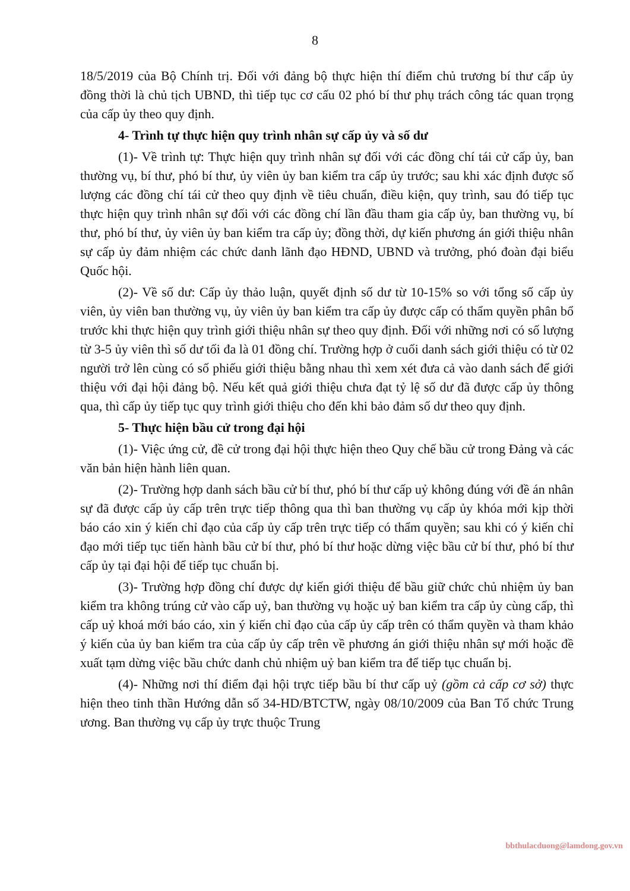8
18/5/2019 của Bộ Chính trị. Đối với đảng bộ thực hiện thí điểm chủ trương bí thư cấp ủy đồng thời là chủ tịch UBND, thì tiếp tục cơ cấu 02 phó bí thư phụ trách công tác quan trọng của cấp ủy theo quy định.
4- Trình tự thực hiện quy trình nhân sự cấp ủy và số dư
(1)- Về trình tự: Thực hiện quy trình nhân sự đối với các đồng chí tái cử cấp ủy, ban thường vụ, bí thư, phó bí thư, ủy viên ủy ban kiểm tra cấp ủy trước; sau khi xác định được số lượng các đồng chí tái cử theo quy định về tiêu chuẩn, điều kiện, quy trình, sau đó tiếp tục thực hiện quy trình nhân sự đối với các đồng chí lần đầu tham gia cấp ủy, ban thường vụ, bí thư, phó bí thư, ủy viên ủy ban kiểm tra cấp ủy; đồng thời, dự kiến phương án giới thiệu nhân sự cấp ủy đảm nhiệm các chức danh lãnh đạo HĐND, UBND và trưởng, phó đoàn đại biểu Quốc hội.
(2)- Về số dư: Cấp ủy thảo luận, quyết định số dư từ 10-15% so với tổng số cấp ủy viên, ủy viên ban thường vụ, ủy viên ủy ban kiểm tra cấp ủy được cấp có thẩm quyền phân bổ trước khi thực hiện quy trình giới thiệu nhân sự theo quy định. Đối với những nơi có số lượng từ 3-5 ủy viên thì số dư tối đa là 01 đồng chí. Trường hợp ở cuối danh sách giới thiệu có từ 02 người trở lên cùng có số phiếu giới thiệu bằng nhau thì xem xét đưa cả vào danh sách để giới thiệu với đại hội đảng bộ. Nếu kết quả giới thiệu chưa đạt tỷ lệ số dư đã được cấp ủy thông qua, thì cấp ủy tiếp tục quy trình giới thiệu cho đến khi bảo đảm số dư theo quy định.
5- Thực hiện bầu cử trong đại hội
(1)- Việc ứng cử, đề cử trong đại hội thực hiện theo Quy chế bầu cử trong Đảng và các văn bản hiện hành liên quan.
(2)- Trường hợp danh sách bầu cử bí thư, phó bí thư cấp uỷ không đúng với đề án nhân sự đã được cấp ủy cấp trên trực tiếp thông qua thì ban thường vụ cấp ủy khóa mới kịp thời báo cáo xin ý kiến chỉ đạo của cấp ủy cấp trên trực tiếp có thẩm quyền; sau khi có ý kiến chỉ đạo mới tiếp tục tiến hành bầu cử bí thư, phó bí thư hoặc dừng việc bầu cử bí thư, phó bí thư cấp ủy tại đại hội để tiếp tục chuẩn bị.
(3)- Trường hợp đồng chí được dự kiến giới thiệu để bầu giữ chức chủ nhiệm ủy ban kiểm tra không trúng cử vào cấp uỷ, ban thường vụ hoặc uỷ ban kiểm tra cấp ủy cùng cấp, thì cấp uỷ khoá mới báo cáo, xin ý kiến chỉ đạo của cấp ủy cấp trên có thẩm quyền và tham khảo ý kiến của ủy ban kiểm tra của cấp ủy cấp trên về phương án giới thiệu nhân sự mới hoặc đề xuất tạm dừng việc bầu chức danh chủ nhiệm uỷ ban kiểm tra để tiếp tục chuẩn bị.
(4)- Những nơi thí điểm đại hội trực tiếp bầu bí thư cấp uỷ (gồm cả cấp cơ sở) thực hiện theo tinh thần Hướng dẫn số 34-HD/BTCTW, ngày 08/10/2009 của Ban Tổ chức Trung ương. Ban thường vụ cấp ủy trực thuộc Trung
bbthulacduong@lamdong.gov.vn